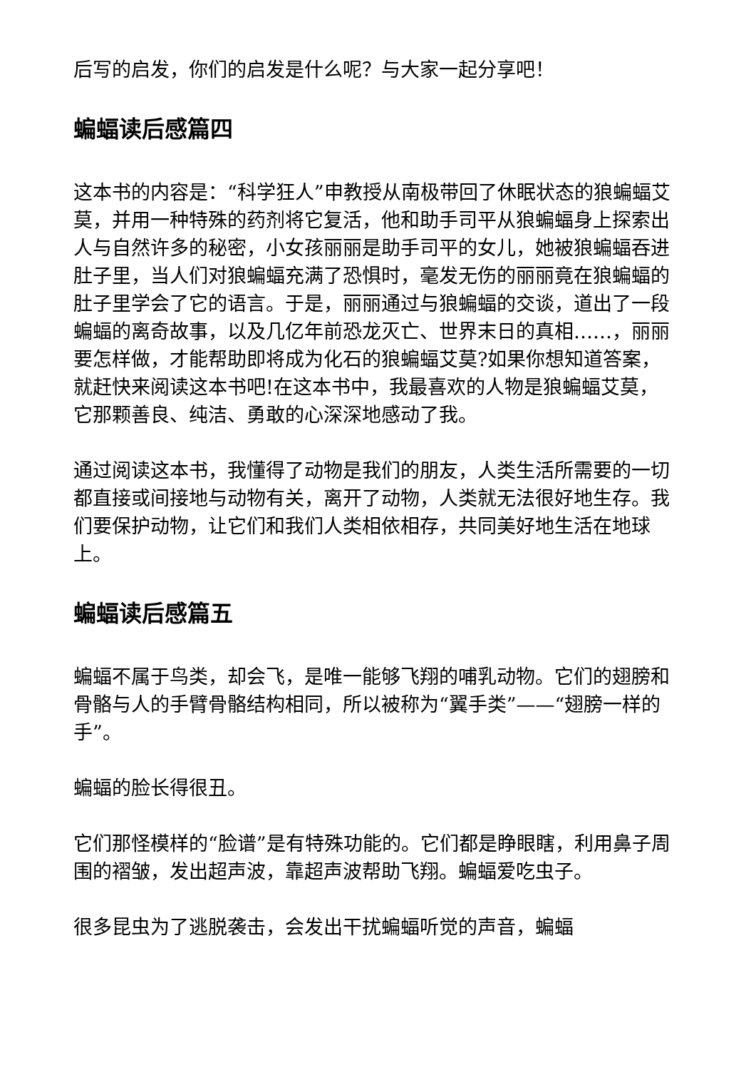后写的启发，你们的启发是什么呢？与大家一起分享吧！
蝙蝠读后感篇四
这本书的内容是：“科学狂人”申教授从南极带回了休眠状态的狼蝙蝠艾莫，并用一种特殊的药剂将它复活，他和助手司平从狼蝙蝠身上探索出人与自然许多的秘密，小女孩丽丽是助手司平的女儿，她被狼蝙蝠吞进肚子里，当人们对狼蝙蝠充满了恐惧时，毫发无伤的丽丽竟在狼蝙蝠的肚子里学会了它的语言。于是，丽丽通过与狼蝙蝠的交谈，道出了一段蝙蝠的离奇故事，以及几亿年前恐龙灭亡、世界末日的真相……，丽丽要怎样做，才能帮助即将成为化石的狼蝙蝠艾莫?如果你想知道答案，就赶快来阅读这本书吧!在这本书中，我最喜欢的人物是狼蝙蝠艾莫，它那颗善良、纯洁、勇敢的心深深地感动了我。
通过阅读这本书，我懂得了动物是我们的朋友，人类生活所需要的一切都直接或间接地与动物有关，离开了动物，人类就无法很好地生存。我们要保护动物，让它们和我们人类相依相存，共同美好地生活在地球上。
蝙蝠读后感篇五
蝙蝠不属于鸟类，却会飞，是唯一能够飞翔的哺乳动物。它们的翅膀和骨骼与人的手臂骨骼结构相同，所以被称为“翼手类”——“翅膀一样的手”。
蝙蝠的脸长得很丑。
它们那怪模样的“脸谱”是有特殊功能的。它们都是睁眼瞎，利用鼻子周围的褶皱，发出超声波，靠超声波帮助飞翔。蝙蝠爱吃虫子。
很多昆虫为了逃脱袭击，会发出干扰蝙蝠听觉的声音，蝙蝠